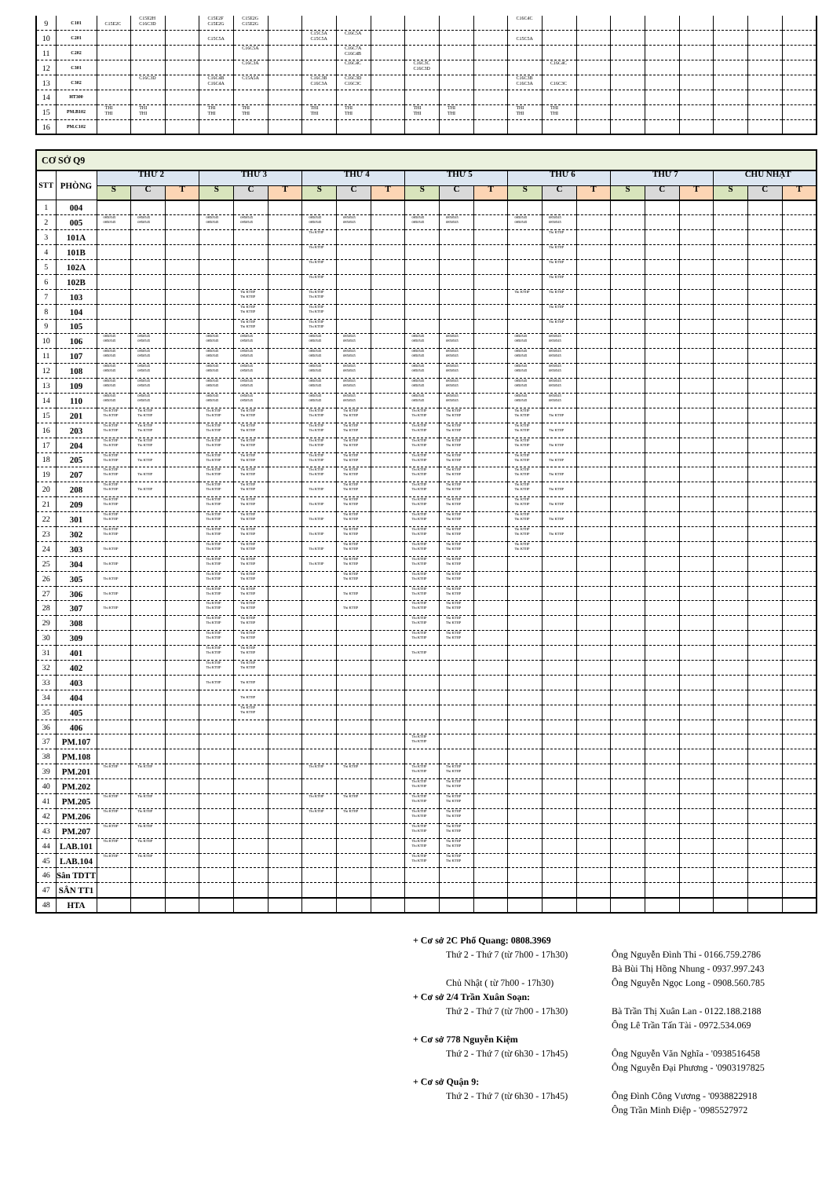| 9 | C101 | C15E2C | C15E2H C16C3D | | C15E2F C15E2G | C15E2G C15E2G | | | | | | | | C16C4C | | | | | | | | |
| 10 | C201 | | | | C15C5A | | | C15C5A C15C5A | C16C5A | | | | | C15C5A | | | | | | | | |
| 11 | C202 | | | | | C16C5A | | | C16C7A C16C4B | | | | | | | | | | | | | |
| 12 | C301 | | | | | C16C3A | | | C16C4C | | C16C3C C16C3D | | | | C16C4C | | | | | | | |
| 13 | C302 | | C16C3D | | C16C4B C16C4A | C15A5A | | C16C3B C16C3A | C16C3D C16C3C | | | | | C16C3B C16C3A | C16C3C | | | | | | | |
| 14 | HT300 | | | | | | | | | | | | | | | | | | | | | |
| 15 | PM.B102 | THI THI | THI THI | | THI THI | THI THI | | THI THI | THI THI | | THI THI | THI THI | | THI THI | THI THI | | | | | | | |
| 16 | PM.C102 | | | | | | | | | | | | | | | | | | | | | |
| CƠ SỞ Q9 | | | | | | | | | | | | | | | | | | | | | | |
| STT | PHÒNG | THỨ 2 | | | THỨ 3 | | | THỨ 4 | | | THỨ 5 | | | THỨ 6 | | | THỨ 7 | | | CHỦ NHẬT | | |
| | | S | C | T | S | C | T | S | C | T | S | C | T | S | C | T | S | C | T | S | C | T |
| 1 | 004 | | | | | | | | | | | | | | | | | | | | | |
| 2 | 005 | 0850545 0850545 | 0850545 0850545 | | 0850545 0850545 | 0850545 0850545 | | 0850545 0850545 | 0850545 0850545 | | 0850545 0850545 | 0850545 0850545 | | 0850545 0850545 | 0850545 0850545 | | | | | | | |
| 3 | 101A | | | | | | | Thi KTHP | | | | | | | Thi KTHP | | | | | | | |
| 4 | 101B | | | | | | | Thi KTHP | | | | | | | Thi KTHP | | | | | | | |
| 5 | 102A | | | | | | | Thi KTHP | | | | | | | Thi KTHP | | | | | | | |
| 6 | 102B | | | | | | | Thi KTHP | | | | | | | Thi KTHP | | | | | | | |
| 7 | 103 | | | | | Thi KTHP Thi KTHP | | Thi KTHP Thi KTHP | | | | | | Thi KTHP | Thi KTHP | | | | | | | |
| 8 | 104 | | | | | Thi KTHP Thi KTHP | | Thi KTHP Thi KTHP | | | | | | | Thi KTHP | | | | | | | |
| 9 | 105 | | | | | Thi KTHP Thi KTHP | | Thi KTHP Thi KTHP | | | | | | | Thi KTHP | | | | | | | |
| 10 | 106 | 0850545 0850545 | 0850545 0850545 | | 0850545 0850545 | 0850545 0850545 | | 0850545 0850545 | 0850545 0850545 | | 0850545 0850545 | 0850545 0850545 | | 0850545 0850545 | 0850545 0850545 | | | | | | | |
| 11 | 107 | 0850545 0850545 | 0850545 0850545 | | 0850545 0850545 | 0850545 0850545 | | 0850545 0850545 | 0850545 0850545 | | 0850545 0850545 | 0850545 0850545 | | 0850545 0850545 | 0850545 0850545 | | | | | | | |
| 12 | 108 | 0850545 0850545 | 0850545 0850545 | | 0850545 0850545 | 0850545 0850545 | | 0850545 0850545 | 0850545 0850545 | | 0850545 0850545 | 0850545 0850545 | | 0850545 0850545 | 0850545 0850545 | | | | | | | |
| 13 | 109 | 0850545 0850545 | 0850545 0850545 | | 0850545 0850545 | 0850545 0850545 | | 0850545 0850545 | 0850545 0850545 | | 0850545 0850545 | 0850545 0850545 | | 0850545 0850545 | 0850545 0850545 | | | | | | | |
| 14 | 110 | 0850545 0850545 | 0850545 0850545 | | 0850545 0850545 | 0850545 0850545 | | 0850545 0850545 | 0850545 0850545 | | 0850545 0850545 | 0850545 0850545 | | 0850545 0850545 | 0850545 0850545 | | | | | | | |
| 15 | 201 | Thi KTHP Thi KTHP | Thi KTHP Thi KTHP | | Thi KTHP Thi KTHP | Thi KTHP Thi KTHP | | Thi KTHP Thi KTHP | Thi KTHP Thi KTHP | | Thi KTHP Thi KTHP | Thi KTHP Thi KTHP | | Thi KTHP Thi KTHP | Thi KTHP | | | | | | | |
| 16 | 203 | Thi KTHP Thi KTHP | Thi KTHP Thi KTHP | | Thi KTHP Thi KTHP | Thi KTHP Thi KTHP | | Thi KTHP Thi KTHP | Thi KTHP Thi KTHP | | Thi KTHP Thi KTHP | Thi KTHP Thi KTHP | | Thi KTHP Thi KTHP | Thi KTHP | | | | | | | |
| 17 | 204 | Thi KTHP Thi KTHP | Thi KTHP Thi KTHP | | Thi KTHP Thi KTHP | Thi KTHP Thi KTHP | | Thi KTHP Thi KTHP | Thi KTHP Thi KTHP | | Thi KTHP Thi KTHP | Thi KTHP Thi KTHP | | Thi KTHP Thi KTHP | Thi KTHP | | | | | | | |
| 18 | 205 | Thi KTHP Thi KTHP | Thi KTHP | | Thi KTHP Thi KTHP | Thi KTHP Thi KTHP | | Thi KTHP Thi KTHP | Thi KTHP Thi KTHP | | Thi KTHP Thi KTHP | Thi KTHP Thi KTHP | | Thi KTHP Thi KTHP | Thi KTHP | | | | | | | |
| 19 | 207 | Thi KTHP Thi KTHP | Thi KTHP | | Thi KTHP Thi KTHP | Thi KTHP Thi KTHP | | Thi KTHP Thi KTHP | Thi KTHP Thi KTHP | | Thi KTHP Thi KTHP | Thi KTHP Thi KTHP | | Thi KTHP Thi KTHP | Thi KTHP | | | | | | | |
| 20 | 208 | Thi KTHP Thi KTHP | Thi KTHP | | Thi KTHP Thi KTHP | Thi KTHP Thi KTHP | | Thi KTHP | Thi KTHP Thi KTHP | | Thi KTHP Thi KTHP | Thi KTHP Thi KTHP | | Thi KTHP Thi KTHP | Thi KTHP | | | | | | | |
| 21 | 209 | Thi KTHP Thi KTHP | | | Thi KTHP Thi KTHP | Thi KTHP Thi KTHP | | Thi KTHP | Thi KTHP Thi KTHP | | Thi KTHP Thi KTHP | Thi KTHP Thi KTHP | | Thi KTHP Thi KTHP | Thi KTHP | | | | | | | |
| 22 | 301 | Thi KTHP Thi KTHP | | | Thi KTHP Thi KTHP | Thi KTHP Thi KTHP | | Thi KTHP | Thi KTHP Thi KTHP | | Thi KTHP Thi KTHP | Thi KTHP Thi KTHP | | Thi KTHP Thi KTHP | Thi KTHP | | | | | | | |
| 23 | 302 | Thi KTHP Thi KTHP | | | Thi KTHP Thi KTHP | Thi KTHP Thi KTHP | | Thi KTHP | Thi KTHP Thi KTHP | | Thi KTHP Thi KTHP | Thi KTHP Thi KTHP | | Thi KTHP Thi KTHP | Thi KTHP | | | | | | | |
| 24 | 303 | Thi KTHP | | | Thi KTHP Thi KTHP | Thi KTHP Thi KTHP | | Thi KTHP | Thi KTHP Thi KTHP | | Thi KTHP Thi KTHP | Thi KTHP Thi KTHP | | Thi KTHP Thi KTHP | | | | | | | | |
| 25 | 304 | Thi KTHP | | | Thi KTHP Thi KTHP | Thi KTHP Thi KTHP | | Thi KTHP | Thi KTHP Thi KTHP | | Thi KTHP Thi KTHP | Thi KTHP Thi KTHP | | | | | | | | | | |
| 26 | 305 | Thi KTHP | | | Thi KTHP Thi KTHP | Thi KTHP Thi KTHP | | | Thi KTHP Thi KTHP | | Thi KTHP Thi KTHP | Thi KTHP Thi KTHP | | | | | | | | | | |
| 27 | 306 | Thi KTHP | | | Thi KTHP Thi KTHP | Thi KTHP Thi KTHP | | | Thi KTHP | | Thi KTHP Thi KTHP | Thi KTHP Thi KTHP | | | | | | | | | | |
| 28 | 307 | Thi KTHP | | | Thi KTHP Thi KTHP | Thi KTHP Thi KTHP | | | Thi KTHP | | Thi KTHP Thi KTHP | Thi KTHP Thi KTHP | | | | | | | | | | |
| 29 | 308 | | | | Thi KTHP Thi KTHP | Thi KTHP Thi KTHP | | | | | Thi KTHP Thi KTHP | Thi KTHP Thi KTHP | | | | | | | | | | |
| 30 | 309 | | | | Thi KTHP Thi KTHP | Thi KTHP Thi KTHP | | | | | Thi KTHP Thi KTHP | Thi KTHP Thi KTHP | | | | | | | | | | |
| 31 | 401 | | | | Thi KTHP Thi KTHP | Thi KTHP Thi KTHP | | | | | Thi KTHP | | | | | | | | | | | |
| 32 | 402 | | | | Thi KTHP Thi KTHP | Thi KTHP Thi KTHP | | | | | | | | | | | | | | | | |
| 33 | 403 | | | | Thi KTHP | Thi KTHP | | | | | | | | | | | | | | | | |
| 34 | 404 | | | | | Thi KTHP | | | | | | | | | | | | | | | | |
| 35 | 405 | | | | | Thi KTHP Thi KTHP | | | | | | | | | | | | | | | | |
| 36 | 406 | | | | | | | | | | | | | | | | | | | | | |
| 37 | PM.107 | | | | | | | | | | Thi KTHP Thi KTHP | | | | | | | | | | | |
| 38 | PM.108 | | | | | | | | | | | | | | | | | | | | | |
| 39 | PM.201 | Thi KTHP | Thi KTHP | | | | | Thi KTHP | Thi KTHP | | Thi KTHP Thi KTHP | Thi KTHP Thi KTHP | | | | | | | | | | |
| 40 | PM.202 | | | | | | | | | | Thi KTHP Thi KTHP | Thi KTHP Thi KTHP | | | | | | | | | | |
| 41 | PM.205 | Thi KTHP | Thi KTHP | | | | | Thi KTHP | Thi KTHP | | Thi KTHP Thi KTHP | Thi KTHP Thi KTHP | | | | | | | | | | |
| 42 | PM.206 | Thi KTHP | Thi KTHP | | | | | Thi KTHP | Thi KTHP | | Thi KTHP Thi KTHP | Thi KTHP Thi KTHP | | | | | | | | | | |
| 43 | PM.207 | Thi KTHP | Thi KTHP | | | | | | | | Thi KTHP Thi KTHP | Thi KTHP Thi KTHP | | | | | | | | | | |
| 44 | LAB.101 | Thi KTHP | Thi KTHP | | | | | | | | Thi KTHP Thi KTHP | Thi KTHP Thi KTHP | | | | | | | | | | |
| 45 | LAB.104 | Thi KTHP | Thi KTHP | | | | | | | | Thi KTHP Thi KTHP | Thi KTHP Thi KTHP | | | | | | | | | | |
| 46 | Sân TDTT | | | | | | | | | | | | | | | | | | | | | |
| 47 | SÂN TT1 | | | | | | | | | | | | | | | | | | | | | |
| 48 | HTA | | | | | | | | | | | | | | | | | | | | | |
+ Cơ sở 2C Phổ Quang: 0808.3969
Thứ 2 - Thứ 7 (từ 7h00 - 17h30) Ông Nguyễn Đình Thi - 0166.759.2786
Bà Bùi Thị Hồng Nhung - 0937.997.243
Chủ Nhật ( từ 7h00 - 17h30) Ông Nguyễn Ngọc Long - 0908.560.785
+ Cơ sở 2/4 Trần Xuân Soạn:
Thứ 2 - Thứ 7 (từ 7h00 - 17h30) Bà Trần Thị Xuân Lan - 0122.188.2188
Ông Lê Trần Tấn Tài - 0972.534.069
+ Cơ sở 778 Nguyễn Kiệm
Thứ 2 - Thứ 7 (từ 6h30 - 17h45) Ông Nguyễn Văn Nghĩa - '0938516458
Ông Nguyễn Đại Phương - '0903197825
+ Cơ sở Quận 9:
Thứ 2 - Thứ 7 (từ 6h30 - 17h45) Ông Đình Công Vương - '0938822918
Ông Trần Minh Điệp - '0985527972